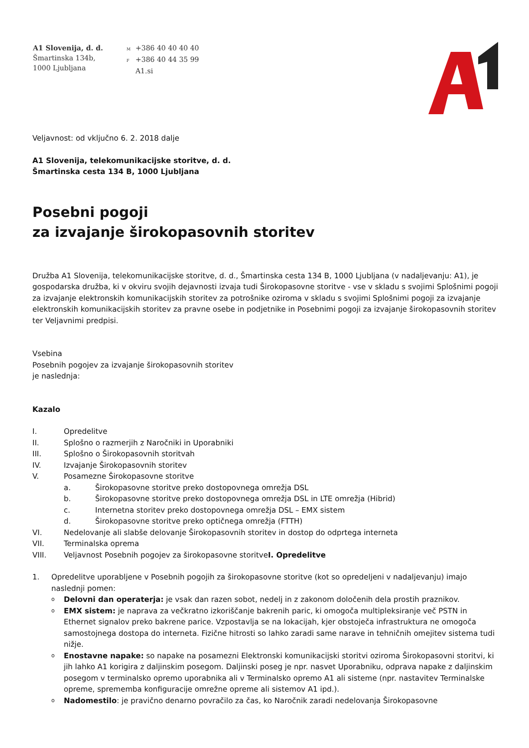A1 Slovenija, d. d.
Šmartinska 134b,
1000 Ljubljana
M +386 40 40 40 40
F +386 40 44 35 99
A1.si
Veljavnost: od vključno 6. 2. 2018 dalje
A1 Slovenija, telekomunikacijske storitve, d. d.
Šmartinska cesta 134 B, 1000 Ljubljana
Posebni pogoji
za izvajanje širokopasovnih storitev
Družba A1 Slovenija, telekomunikacijske storitve, d. d., Šmartinska cesta 134 B, 1000 Ljubljana (v nadaljevanju: A1), je gospodarska družba, ki v okviru svojih dejavnosti izvaja tudi Širokopasovne storitve - vse v skladu s svojimi Splošnimi pogoji za izvajanje elektronskih komunikacijskih storitev za potrošnike oziroma v skladu s svojimi Splošnimi pogoji za izvajanje elektronskih komunikacijskih storitev za pravne osebe in podjetnike in Posebnimi pogoji za izvajanje širokopasovnih storitev ter Veljavnimi predpisi.
Vsebina
Posebnih pogojev za izvajanje širokopasovnih storitev
je naslednja:
Kazalo
I. Opredelitve
II. Splošno o razmerjih z Naročniki in Uporabniki
III. Splošno o Širokopasovnih storitvah
IV. Izvajanje Širokopasovnih storitev
V. Posamezne Širokopasovne storitve
a. Širokopasovne storitve preko dostopovnega omrežja DSL
b. Širokopasovne storitve preko dostopovnega omrežja DSL in LTE omrežja (Hibrid)
c. Internetna storitev preko dostopovnega omrežja DSL – EMX sistem
d. Širokopasovne storitve preko optičnega omrežja (FTTH)
VI. Nedelovanje ali slabše delovanje Širokopasovnih storitev in dostop do odprtega interneta
VII. Terminalska oprema
VIII. Veljavnost Posebnih pogojev za širokopasovne storitve I. Opredelitve
1. Opredelitve uporabljene v Posebnih pogojih za širokopasovne storitve (kot so opredeljeni v nadaljevanju) imajo naslednji pomen:
o
Delovni dan operaterja: je vsak dan razen sobot, nedelj in z zakonom določenih dela prostih praznikov.
o
EMX sistem: je naprava za večkratno izkoriščanje bakrenih paric, ki omogoča multipleksiranje več PSTN in Ethernet signalov preko bakrene parice. Vzpostavlja se na lokacijah, kjer obstoječa infrastruktura ne omogoča samostojnega dostopa do interneta. Fizične hitrosti so lahko zaradi same narave in tehničnih omejitev sistema tudi nižje.
o
Enostavne napake: so napake na posamezni Elektronski komunikacijski storitvi oziroma Širokopasovni storitvi, ki jih lahko A1 korigira z daljinskim posegom. Daljinski poseg je npr. nasvet Uporabniku, odprava napake z daljinskim posegom v terminalsko opremo uporabnika ali v Terminalsko opremo A1 ali sisteme (npr. nastavitev Terminalske opreme, sprememba konfiguracije omrežne opreme ali sistemov A1 ipd.).
o
Nadomestilo: je pravično denarno povračilo za čas, ko Naročnik zaradi nedelovanja Širokopasovne